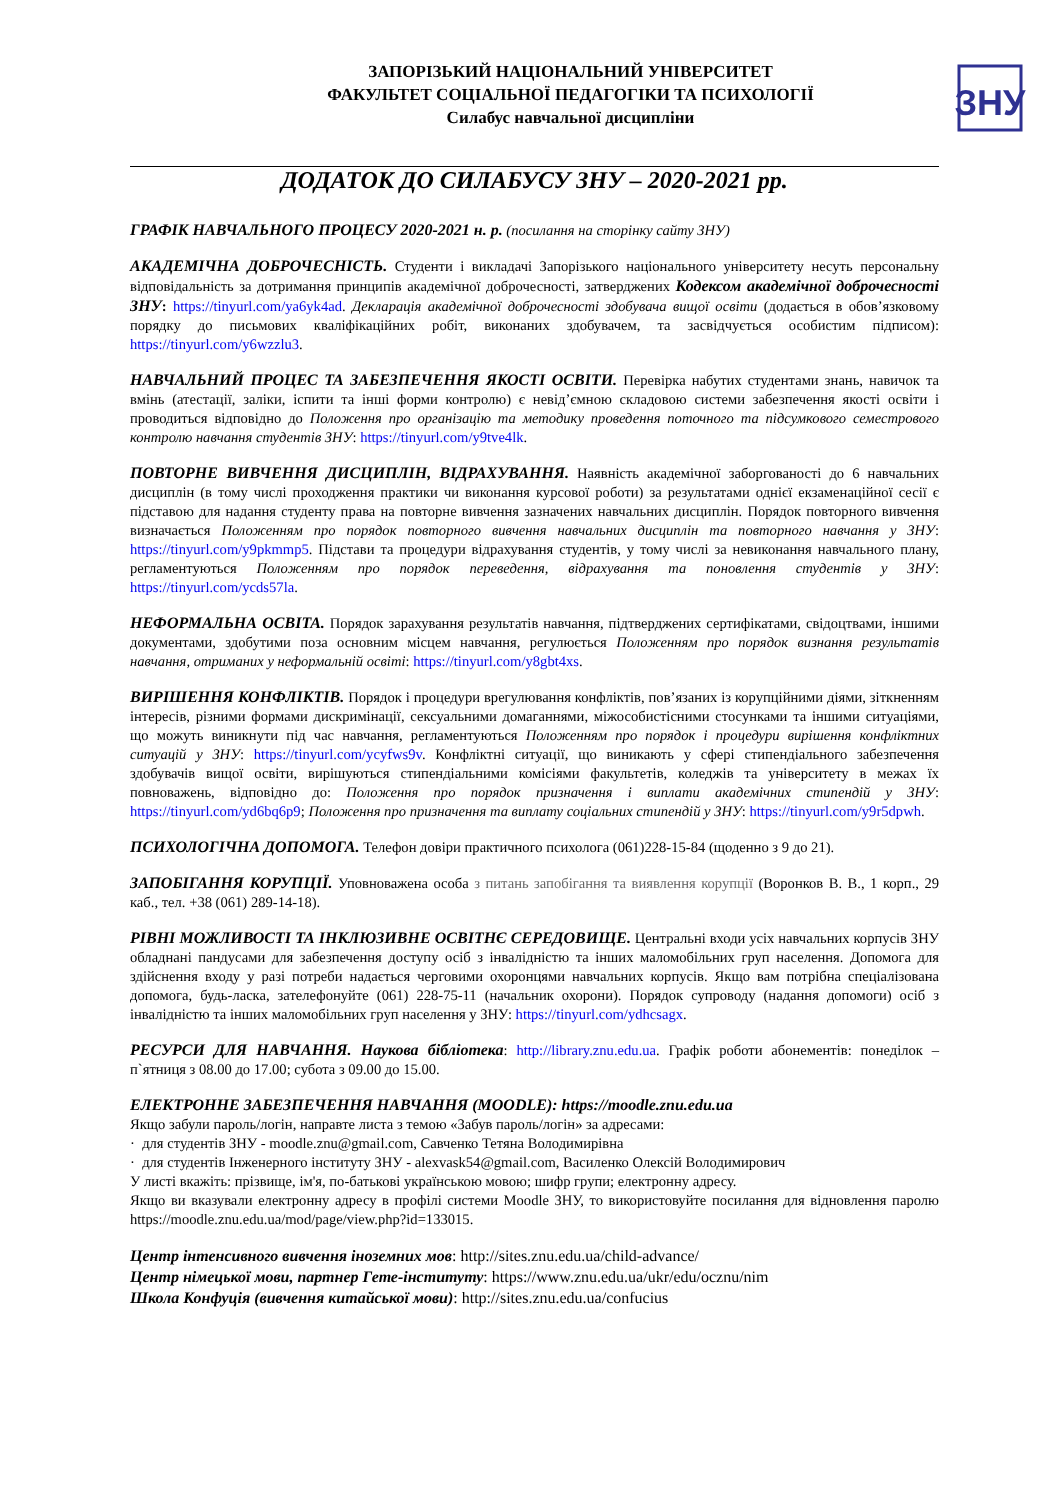ЗАПОРІЗЬКИЙ НАЦІОНАЛЬНИЙ УНІВЕРСИТЕТ
ФАКУЛЬТЕТ СОЦІАЛЬНОЇ ПЕДАГОГІКИ ТА ПСИХОЛОГІЇ
Силабус навчальної дисципліни
ЗНУ
ДОДАТОК ДО СИЛАБУСУ ЗНУ – 2020-2021 рр.
ГРАФІК НАВЧАЛЬНОГО ПРОЦЕСУ 2020-2021 н. р. (посилання на сторінку сайту ЗНУ)
АКАДЕМІЧНА ДОБРОЧЕСНІСТЬ. Студенти і викладачі Запорізького національного університету несуть персональну відповідальність за дотримання принципів академічної доброчесності, затверджених Кодексом академічної доброчесності ЗНУ: https://tinyurl.com/ya6yk4ad. Декларація академічної доброчесності здобувача вищої освіти (додається в обов’язковому порядку до письмових кваліфікаційних робіт, виконаних здобувачем, та засвідчується особистим підписом): https://tinyurl.com/y6wzzlu3.
НАВЧАЛЬНИЙ ПРОЦЕС ТА ЗАБЕЗПЕЧЕННЯ ЯКОСТІ ОСВІТИ. Перевірка набутих студентами знань, навичок та вмінь (атестації, заліки, іспити та інші форми контролю) є невід’ємною складовою системи забезпечення якості освіти і проводиться відповідно до Положення про організацію та методику проведення поточного та підсумкового семестрового контролю навчання студентів ЗНУ: https://tinyurl.com/y9tve4lk.
ПОВТОРНЕ ВИВЧЕННЯ ДИСЦИПЛІН, ВІДРАХУВАННЯ. Наявність академічної заборгованості до 6 навчальних дисциплін (в тому числі проходження практики чи виконання курсової роботи) за результатами однієї екзаменаційної сесії є підставою для надання студенту права на повторне вивчення зазначених навчальних дисциплін. Порядок повторного вивчення визначається Положенням про порядок повторного вивчення навчальних дисциплін та повторного навчання у ЗНУ: https://tinyurl.com/y9pkmmp5. Підстави та процедури відрахування студентів, у тому числі за невиконання навчального плану, регламентуються Положенням про порядок переведення, відрахування та поновлення студентів у ЗНУ: https://tinyurl.com/ycds57la.
НЕФОРМАЛЬНА ОСВІТА. Порядок зарахування результатів навчання, підтверджених сертифікатами, свідоцтвами, іншими документами, здобутими поза основним місцем навчання, регулюється Положенням про порядок визнання результатів навчання, отриманих у неформальній освіті: https://tinyurl.com/y8gbt4xs.
ВИРІШЕННЯ КОНФЛІКТІВ. Порядок і процедури врегулювання конфліктів, пов’язаних із корупційними діями, зіткненням інтересів, різними формами дискримінації, сексуальними домаганнями, міжособистісними стосунками та іншими ситуаціями, що можуть виникнути під час навчання, регламентуються Положенням про порядок і процедури вирішення конфліктних ситуацій у ЗНУ: https://tinyurl.com/ycyfws9v. Конфліктні ситуації, що виникають у сфері стипендіального забезпечення здобувачів вищої освіти, вирішуються стипендіальними комісіями факультетів, коледжів та університету в межах їх повноважень, відповідно до: Положення про порядок призначення і виплати академічних стипендій у ЗНУ: https://tinyurl.com/yd6bq6p9; Положення про призначення та виплату соціальних стипендій у ЗНУ: https://tinyurl.com/y9r5dpwh.
ПСИХОЛОГІЧНА ДОПОМОГА. Телефон довіри практичного психолога (061)228-15-84 (щоденно з 9 до 21).
ЗАПОБІГАННЯ КОРУПЦІЇ. Уповноважена особа з питань запобігання та виявлення корупції (Воронков В. В., 1 корп., 29 каб., тел. +38 (061) 289-14-18).
РІВНІ МОЖЛИВОСТІ ТА ІНКЛЮЗИВНЕ ОСВІТНЄ СЕРЕДОВИЩЕ. Центральні входи усіх навчальних корпусів ЗНУ обладнані пандусами для забезпечення доступу осіб з інвалідністю та інших маломобільних груп населення. Допомога для здійснення входу у разі потреби надається черговими охоронцями навчальних корпусів. Якщо вам потрібна спеціалізована допомога, будь-ласка, зателефонуйте (061) 228-75-11 (начальник охорони). Порядок супроводу (надання допомоги) осіб з інвалідністю та інших маломобільних груп населення у ЗНУ: https://tinyurl.com/ydhcsagx.
РЕСУРСИ ДЛЯ НАВЧАННЯ. Наукова бібліотека: http://library.znu.edu.ua. Графік роботи абонементів: понеділок – п`ятниця з 08.00 до 17.00; субота з 09.00 до 15.00.
ЕЛЕКТРОННЕ ЗАБЕЗПЕЧЕННЯ НАВЧАННЯ (MOODLE): https://moodle.znu.edu.ua
Якщо забули пароль/логін, направте листа з темою «Забув пароль/логін» за адресами:
· для студентів ЗНУ - moodle.znu@gmail.com, Савченко Тетяна Володимирівна
· для студентів Інженерного інституту ЗНУ - alexvask54@gmail.com, Василенко Олексій Володимирович
У листі вкажіть: прізвище, ім'я, по-батькові українською мовою; шифр групи; електронну адресу.
Якщо ви вказували електронну адресу в профілі системи Moodle ЗНУ, то використовуйте посилання для відновлення паролю https://moodle.znu.edu.ua/mod/page/view.php?id=133015.
Центр інтенсивного вивчення іноземних мов: http://sites.znu.edu.ua/child-advance/
Центр німецької мови, партнер Гете-інституту: https://www.znu.edu.ua/ukr/edu/ocznu/nim
Школа Конфуція (вивчення китайської мови): http://sites.znu.edu.ua/confucius